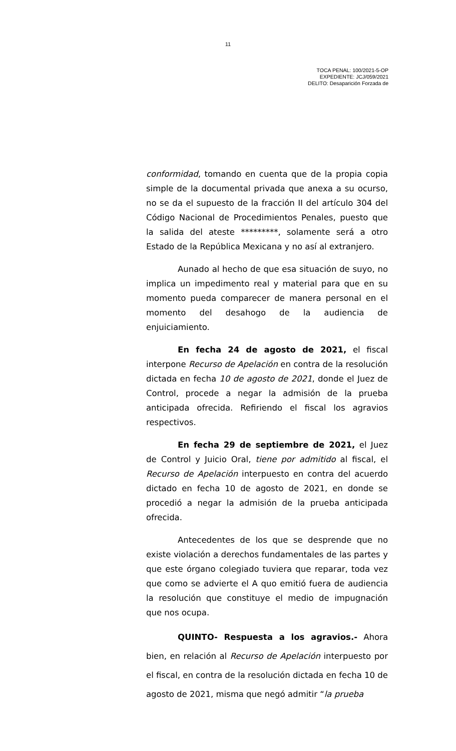11
TOCA PENAL: 100/2021-5-OP
EXPEDIENTE: JCJ/059/2021
DELITO: Desaparición Forzada de
conformidad, tomando en cuenta que de la propia copia simple de la documental privada que anexa a su ocurso, no se da el supuesto de la fracción II del artículo 304 del Código Nacional de Procedimientos Penales, puesto que la salida del ateste *********, solamente será a otro Estado de la República Mexicana y no así al extranjero.
Aunado al hecho de que esa situación de suyo, no implica un impedimento real y material para que en su momento pueda comparecer de manera personal en el momento del desahogo de la audiencia de enjuiciamiento.
En fecha 24 de agosto de 2021, el fiscal interpone Recurso de Apelación en contra de la resolución dictada en fecha 10 de agosto de 2021, donde el Juez de Control, procede a negar la admisión de la prueba anticipada ofrecida. Refiriendo el fiscal los agravios respectivos.
En fecha 29 de septiembre de 2021, el Juez de Control y Juicio Oral, tiene por admitido al fiscal, el Recurso de Apelación interpuesto en contra del acuerdo dictado en fecha 10 de agosto de 2021, en donde se procedió a negar la admisión de la prueba anticipada ofrecida.
Antecedentes de los que se desprende que no existe violación a derechos fundamentales de las partes y que este órgano colegiado tuviera que reparar, toda vez que como se advierte el A quo emitió fuera de audiencia la resolución que constituye el medio de impugnación que nos ocupa.
QUINTO- Respuesta a los agravios.- Ahora bien, en relación al Recurso de Apelación interpuesto por el fiscal, en contra de la resolución dictada en fecha 10 de agosto de 2021, misma que negó admitir “la prueba